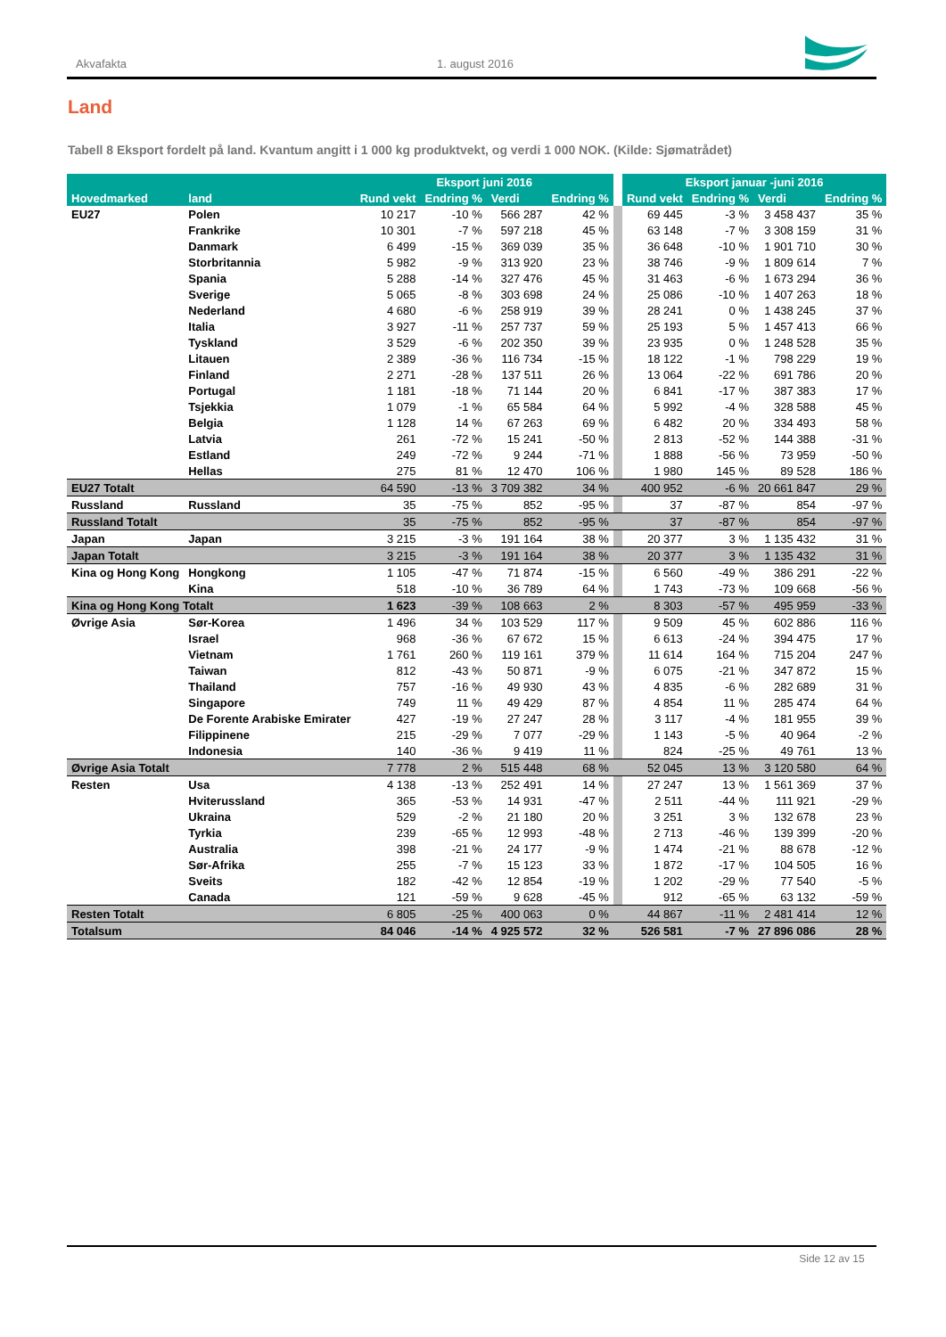Akvafakta 1. august 2016
Land
Tabell 8 Eksport fordelt på land. Kvantum angitt i 1 000 kg produktvekt, og verdi 1 000 NOK. (Kilde: Sjømatrådet)
| | | Eksport juni 2016 | | | | | Eksport januar -juni 2016 | | | |
| --- | --- | --- | --- | --- | --- | --- | --- | --- | --- | --- |
| Hovedmarked | land | Rund vekt | Endring % | Verdi | Endring % | | Rund vekt | Endring % | Verdi | Endring % |
| EU27 | Polen | 10 217 | -10 % | 566 287 | 42 % | | 69 445 | -3 % | 3 458 437 | 35 % |
| | Frankrike | 10 301 | -7 % | 597 218 | 45 % | | 63 148 | -7 % | 3 308 159 | 31 % |
| | Danmark | 6 499 | -15 % | 369 039 | 35 % | | 36 648 | -10 % | 1 901 710 | 30 % |
| | Storbritannia | 5 982 | -9 % | 313 920 | 23 % | | 38 746 | -9 % | 1 809 614 | 7 % |
| | Spania | 5 288 | -14 % | 327 476 | 45 % | | 31 463 | -6 % | 1 673 294 | 36 % |
| | Sverige | 5 065 | -8 % | 303 698 | 24 % | | 25 086 | -10 % | 1 407 263 | 18 % |
| | Nederland | 4 680 | -6 % | 258 919 | 39 % | | 28 241 | 0 % | 1 438 245 | 37 % |
| | Italia | 3 927 | -11 % | 257 737 | 59 % | | 25 193 | 5 % | 1 457 413 | 66 % |
| | Tyskland | 3 529 | -6 % | 202 350 | 39 % | | 23 935 | 0 % | 1 248 528 | 35 % |
| | Litauen | 2 389 | -36 % | 116 734 | -15 % | | 18 122 | -1 % | 798 229 | 19 % |
| | Finland | 2 271 | -28 % | 137 511 | 26 % | | 13 064 | -22 % | 691 786 | 20 % |
| | Portugal | 1 181 | -18 % | 71 144 | 20 % | | 6 841 | -17 % | 387 383 | 17 % |
| | Tsjekkia | 1 079 | -1 % | 65 584 | 64 % | | 5 992 | -4 % | 328 588 | 45 % |
| | Belgia | 1 128 | 14 % | 67 263 | 69 % | | 6 482 | 20 % | 334 493 | 58 % |
| | Latvia | 261 | -72 % | 15 241 | -50 % | | 2 813 | -52 % | 144 388 | -31 % |
| | Estland | 249 | -72 % | 9 244 | -71 % | | 1 888 | -56 % | 73 959 | -50 % |
| | Hellas | 275 | 81 % | 12 470 | 106 % | | 1 980 | 145 % | 89 528 | 186 % |
| EU27 Totalt | | 64 590 | -13 % | 3 709 382 | 34 % | | 400 952 | -6 % | 20 661 847 | 29 % |
| Russland | Russland | 35 | -75 % | 852 | -95 % | | 37 | -87 % | 854 | -97 % |
| Russland Totalt | | 35 | -75 % | 852 | -95 % | | 37 | -87 % | 854 | -97 % |
| Japan | Japan | 3 215 | -3 % | 191 164 | 38 % | | 20 377 | 3 % | 1 135 432 | 31 % |
| Japan Totalt | | 3 215 | -3 % | 191 164 | 38 % | | 20 377 | 3 % | 1 135 432 | 31 % |
| Kina og Hong Kong | Hongkong | 1 105 | -47 % | 71 874 | -15 % | | 6 560 | -49 % | 386 291 | -22 % |
| | Kina | 518 | -10 % | 36 789 | 64 % | | 1 743 | -73 % | 109 668 | -56 % |
| Kina og Hong Kong Totalt | | 1 623 | -39 % | 108 663 | 2 % | | 8 303 | -57 % | 495 959 | -33 % |
| Øvrige Asia | Sør-Korea | 1 496 | 34 % | 103 529 | 117 % | | 9 509 | 45 % | 602 886 | 116 % |
| | Israel | 968 | -36 % | 67 672 | 15 % | | 6 613 | -24 % | 394 475 | 17 % |
| | Vietnam | 1 761 | 260 % | 119 161 | 379 % | | 11 614 | 164 % | 715 204 | 247 % |
| | Taiwan | 812 | -43 % | 50 871 | -9 % | | 6 075 | -21 % | 347 872 | 15 % |
| | Thailand | 757 | -16 % | 49 930 | 43 % | | 4 835 | -6 % | 282 689 | 31 % |
| | Singapore | 749 | 11 % | 49 429 | 87 % | | 4 854 | 11 % | 285 474 | 64 % |
| | De Forente Arabiske Emirater | 427 | -19 % | 27 247 | 28 % | | 3 117 | -4 % | 181 955 | 39 % |
| | Filippinene | 215 | -29 % | 7 077 | -29 % | | 1 143 | -5 % | 40 964 | -2 % |
| | Indonesia | 140 | -36 % | 9 419 | 11 % | | 824 | -25 % | 49 761 | 13 % |
| Øvrige Asia Totalt | | 7 778 | 2 % | 515 448 | 68 % | | 52 045 | 13 % | 3 120 580 | 64 % |
| Resten | Usa | 4 138 | -13 % | 252 491 | 14 % | | 27 247 | 13 % | 1 561 369 | 37 % |
| | Hviterussland | 365 | -53 % | 14 931 | -47 % | | 2 511 | -44 % | 111 921 | -29 % |
| | Ukraina | 529 | -2 % | 21 180 | 20 % | | 3 251 | 3 % | 132 678 | 23 % |
| | Tyrkia | 239 | -65 % | 12 993 | -48 % | | 2 713 | -46 % | 139 399 | -20 % |
| | Australia | 398 | -21 % | 24 177 | -9 % | | 1 474 | -21 % | 88 678 | -12 % |
| | Sør-Afrika | 255 | -7 % | 15 123 | 33 % | | 1 872 | -17 % | 104 505 | 16 % |
| | Sveits | 182 | -42 % | 12 854 | -19 % | | 1 202 | -29 % | 77 540 | -5 % |
| | Canada | 121 | -59 % | 9 628 | -45 % | | 912 | -65 % | 63 132 | -59 % |
| Resten Totalt | | 6 805 | -25 % | 400 063 | 0 % | | 44 867 | -11 % | 2 481 414 | 12 % |
| Totalsum | | 84 046 | -14 % | 4 925 572 | 32 % | | 526 581 | -7 % | 27 896 086 | 28 % |
Side 12 av 15